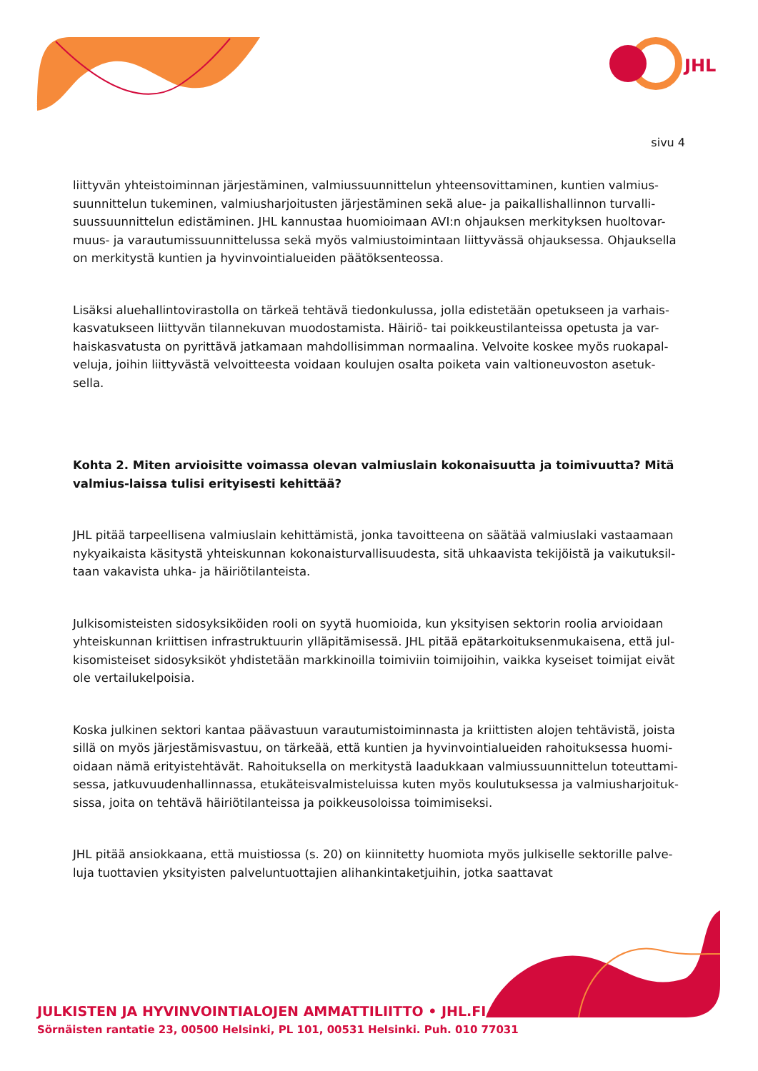JHL
sivu 4
liittyvän yhteistoiminnan järjestäminen, valmiussuunnittelun yhteensovittaminen, kuntien valmius-suunnittelun tukeminen, valmiusharjoitusten järjestäminen sekä alue- ja paikallishallinnon turvalli-suussuunnittelun edistäminen. JHL kannustaa huomioimaan AVI:n ohjauksen merkityksen huoltovar-muus- ja varautumissuunnittelussa sekä myös valmiustoimintaan liittyvässä ohjauksessa. Ohjauksella on merkitystä kuntien ja hyvinvointialueiden päätöksenteossa.
Lisäksi aluehallintovirastolla on tärkeä tehtävä tiedonkulussa, jolla edistetään opetukseen ja varhais-kasvatukseen liittyvän tilannekuvan muodostamista. Häiriö- tai poikkeustilanteissa opetusta ja var-haiskasvatusta on pyrittävä jatkamaan mahdollisimman normaalina. Velvoite koskee myös ruokapal-veluja, joihin liittyvästä velvoitteesta voidaan koulujen osalta poiketa vain valtioneuvoston asetuk-sella.
Kohta 2. Miten arvioisitte voimassa olevan valmiuslain kokonaisuutta ja toimivuutta? Mitä valmius-laissa tulisi erityisesti kehittää?
JHL pitää tarpeellisena valmiuslain kehittämistä, jonka tavoitteena on säätää valmiuslaki vastaamaan nykyaikaista käsitystä yhteiskunnan kokonaisturvallisuudesta, sitä uhkaavista tekijöistä ja vaikutuksil-taan vakavista uhka- ja häiriötilanteista.
Julkisomisteisten sidosyksiköiden rooli on syytä huomioida, kun yksityisen sektorin roolia arvioidaan yhteiskunnan kriittisen infrastruktuurin ylläpitämisessä. JHL pitää epätarkoituksenmukaisena, että jul-kisomisteiset sidosyksiköt yhdistetään markkinoilla toimiviin toimijoihin, vaikka kyseiset toimijat eivät ole vertailukelpoisia.
Koska julkinen sektori kantaa päävastuun varautumistoiminnasta ja kriittisten alojen tehtävistä, joista sillä on myös järjestämisvastuu, on tärkeää, että kuntien ja hyvinvointialueiden rahoituksessa huomi-oidaan nämä erityistehtävät. Rahoituksella on merkitystä laadukkaan valmiussuunnittelun toteuttami-sessa, jatkuvuudenhallinnassa, etukäteisvalmisteluissa kuten myös koulutuksessa ja valmiusharjoituk-sissa, joita on tehtävä häiriötilanteissa ja poikkeusoloissa toimimiseksi.
JHL pitää ansiokkaana, että muistiossa (s. 20) on kiinnitetty huomiota myös julkiselle sektorille palve-luja tuottavien yksityisten palveluntuottajien alihankintaketjuihin, jotka saattavat
JULKISTEN JA HYVINVOINTIALOJEN AMMATTILIITTO • JHL.FI
Sörnäisten rantatie 23, 00500 Helsinki, PL 101, 00531 Helsinki. Puh. 010 77031